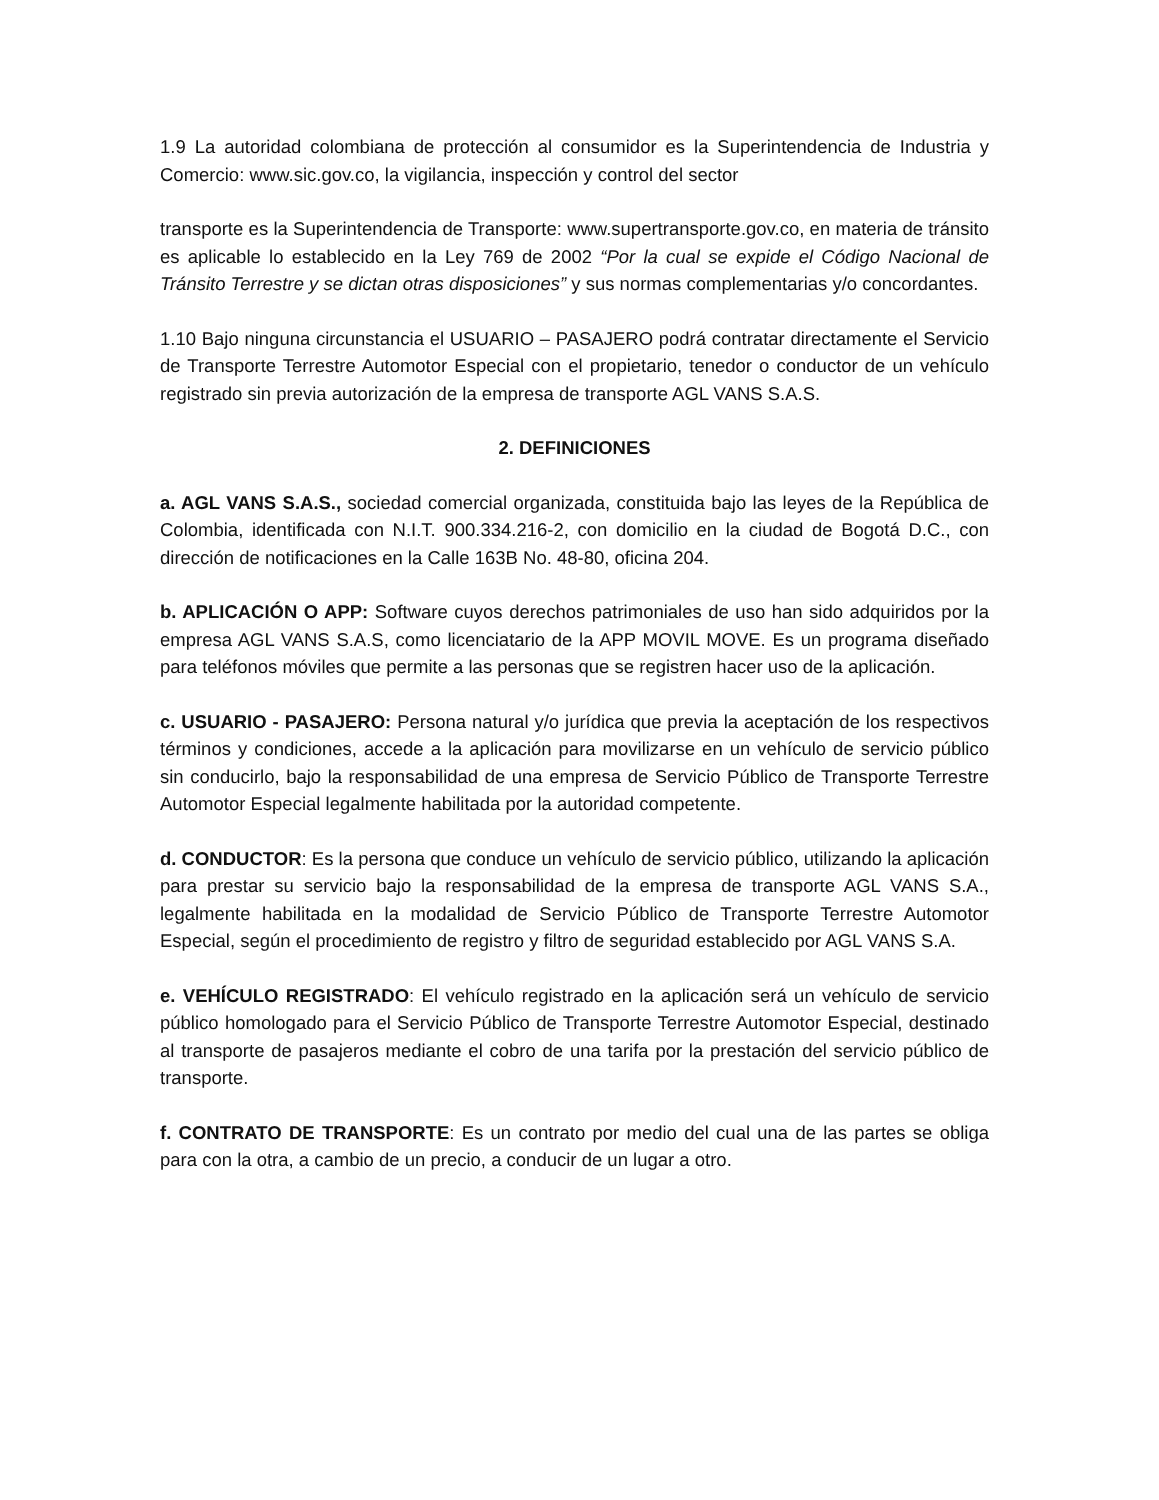1.9 La autoridad colombiana de protección al consumidor es la Superintendencia de Industria y Comercio: www.sic.gov.co, la vigilancia, inspección y control del sector
transporte es la Superintendencia de Transporte: www.supertransporte.gov.co, en materia de tránsito es aplicable lo establecido en la Ley 769 de 2002 “Por la cual se expide el Código Nacional de Tránsito Terrestre y se dictan otras disposiciones” y sus normas complementarias y/o concordantes.
1.10 Bajo ninguna circunstancia el USUARIO – PASAJERO podrá contratar directamente el Servicio de Transporte Terrestre Automotor Especial con el propietario, tenedor o conductor de un vehículo registrado sin previa autorización de la empresa de transporte AGL VANS S.A.S.
2. DEFINICIONES
a. AGL VANS S.A.S., sociedad comercial organizada, constituida bajo las leyes de la República de Colombia, identificada con N.I.T. 900.334.216-2, con domicilio en la ciudad de Bogotá D.C., con dirección de notificaciones en la Calle 163B No. 48-80, oficina 204.
b. APLICACIÓN O APP: Software cuyos derechos patrimoniales de uso han sido adquiridos por la empresa AGL VANS S.A.S, como licenciatario de la APP MOVIL MOVE. Es un programa diseñado para teléfonos móviles que permite a las personas que se registren hacer uso de la aplicación.
c. USUARIO - PASAJERO: Persona natural y/o jurídica que previa la aceptación de los respectivos términos y condiciones, accede a la aplicación para movilizarse en un vehículo de servicio público sin conducirlo, bajo la responsabilidad de una empresa de Servicio Público de Transporte Terrestre Automotor Especial legalmente habilitada por la autoridad competente.
d. CONDUCTOR: Es la persona que conduce un vehículo de servicio público, utilizando la aplicación para prestar su servicio bajo la responsabilidad de la empresa de transporte AGL VANS S.A., legalmente habilitada en la modalidad de Servicio Público de Transporte Terrestre Automotor Especial, según el procedimiento de registro y filtro de seguridad establecido por AGL VANS S.A.
e. VEHÍCULO REGISTRADO: El vehículo registrado en la aplicación será un vehículo de servicio público homologado para el Servicio Público de Transporte Terrestre Automotor Especial, destinado al transporte de pasajeros mediante el cobro de una tarifa por la prestación del servicio público de transporte.
f. CONTRATO DE TRANSPORTE: Es un contrato por medio del cual una de las partes se obliga para con la otra, a cambio de un precio, a conducir de un lugar a otro.